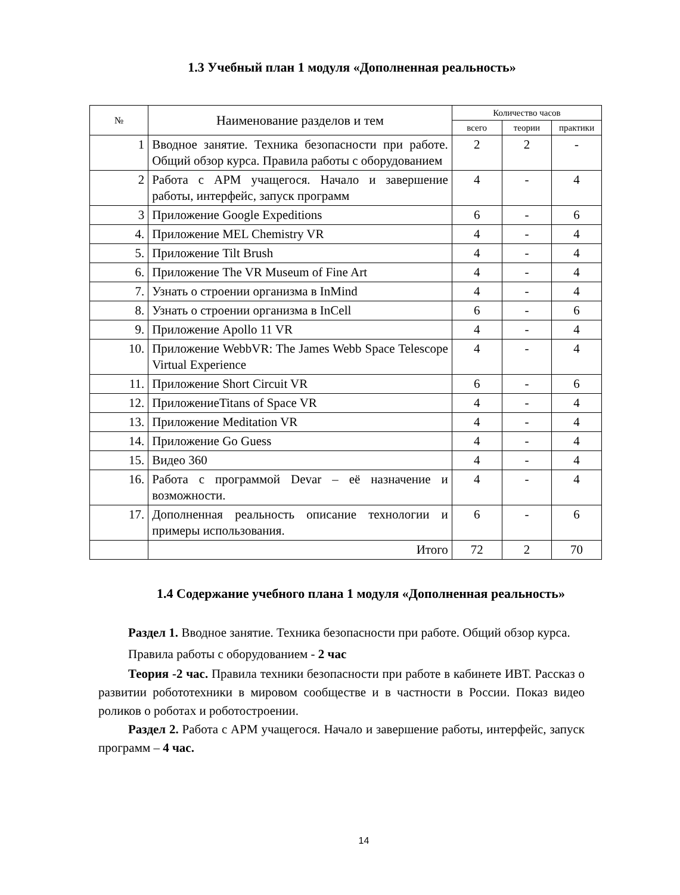1.3 Учебный план 1 модуля «Дополненная реальность»
| № | Наименование разделов и тем | Количество часов | | |
| --- | --- | --- | --- | --- |
| | | всего | теории | практики |
| 1 | Вводное занятие. Техника безопасности при работе. Общий обзор курса. Правила работы с оборудованием | 2 | 2 | - |
| 2 | Работа с АРМ учащегося. Начало и завершение работы, интерфейс, запуск программ | 4 | - | 4 |
| 3 | Приложение Google Expeditions | 6 | - | 6 |
| 4. | Приложение MEL Chemistry VR | 4 | - | 4 |
| 5. | Приложение Tilt Brush | 4 | - | 4 |
| 6. | Приложение The VR Museum of Fine Art | 4 | - | 4 |
| 7. | Узнать о строении организма в InMind | 4 | - | 4 |
| 8. | Узнать о строении организма в InCell | 6 | - | 6 |
| 9. | Приложение Apollo 11 VR | 4 | - | 4 |
| 10. | Приложение WebbVR: The James Webb Space Telescope Virtual Experience | 4 | - | 4 |
| 11. | Приложение Short Circuit VR | 6 | - | 6 |
| 12. | ПриложениеTitans of Space VR | 4 | - | 4 |
| 13. | Приложение Meditation VR | 4 | - | 4 |
| 14. | Приложение Go Guess | 4 | - | 4 |
| 15. | Видео 360 | 4 | - | 4 |
| 16. | Работа с программой Devar – её назначение и возможности. | 4 | - | 4 |
| 17. | Дополненная реальность описание технологии и примеры использования. | 6 | - | 6 |
| | Итого | 72 | 2 | 70 |
1.4 Содержание учебного плана 1 модуля «Дополненная реальность»
Раздел 1. Вводное занятие. Техника безопасности при работе. Общий обзор курса. Правила работы с оборудованием - 2 час
Теория -2 час. Правила техники безопасности при работе в кабинете ИВТ. Рассказ о развитии робототехники в мировом сообществе и в частности в России. Показ видео роликов о роботах и роботостроении.
Раздел 2. Работа с АРМ учащегося. Начало и завершение работы, интерфейс, запуск программ – 4 час.
14